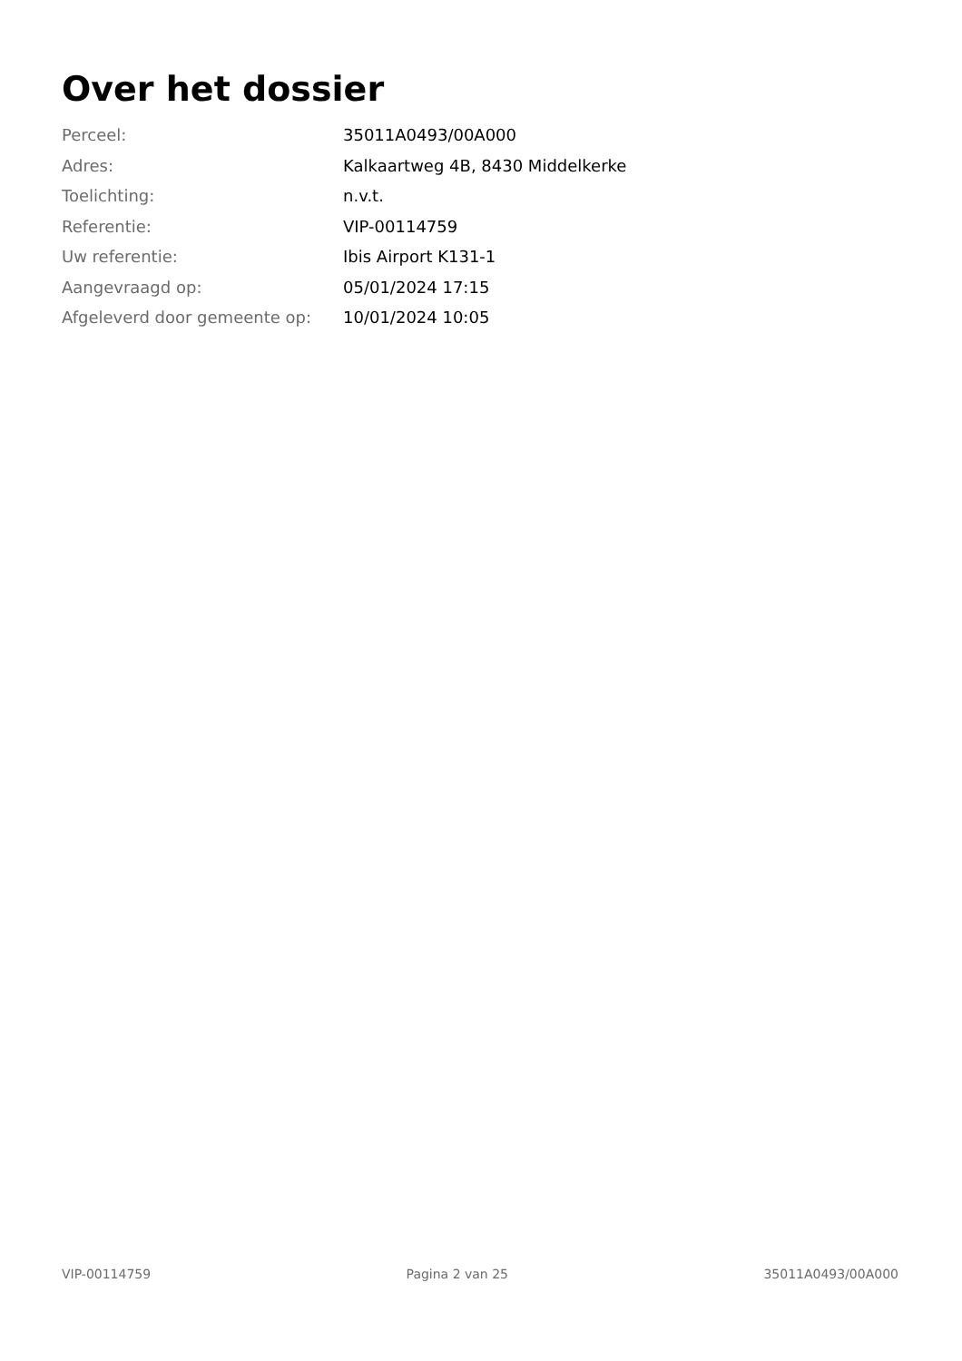Over het dossier
| Perceel: | 35011A0493/00A000 |
| Adres: | Kalkaartweg 4B, 8430 Middelkerke |
| Toelichting: | n.v.t. |
| Referentie: | VIP-00114759 |
| Uw referentie: | Ibis Airport K131-1 |
| Aangevraagd op: | 05/01/2024 17:15 |
| Afgeleverd door gemeente op: | 10/01/2024 10:05 |
VIP-00114759 Pagina 2 van 25 35011A0493/00A000